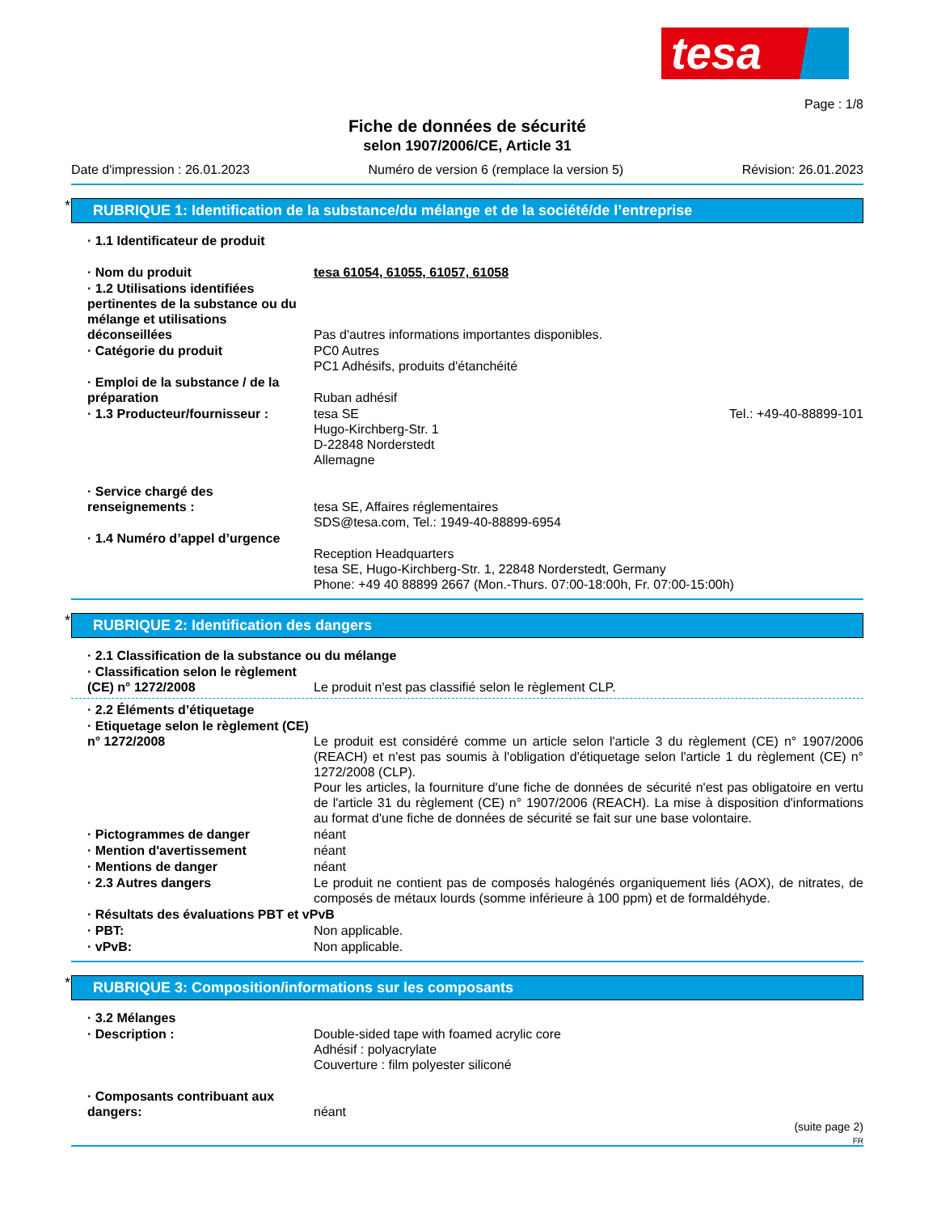tesa
Page : 1/8
Fiche de données de sécurité
selon 1907/2006/CE, Article 31
Date d'impression : 26.01.2023 Numéro de version 6 (remplace la version 5) Révision: 26.01.2023
RUBRIQUE 1: Identification de la substance/du mélange et de la société/de l’entreprise
· 1.1 Identificateur de produit
· Nom du produit tesa 61054, 61055, 61057, 61058
· 1.2 Utilisations identifiées pertinentes de la substance ou du mélange et utilisations déconseillées
Pas d'autres informations importantes disponibles.
· Catégorie du produit PC0 Autres
PC1 Adhésifs, produits d'étanchéité
· Emploi de la substance / de la préparation
Ruban adhésif
· 1.3 Producteur/fournisseur : tesa SE
Hugo-Kirchberg-Str. 1
D-22848 Norderstedt
Allemagne Tel.: +49-40-88899-101
· Service chargé des renseignements :
tesa SE, Affaires réglementaires
SDS@tesa.com, Tel.: 1949-40-88899-6954
· 1.4 Numéro d’appel d’urgence
Reception Headquarters
tesa SE, Hugo-Kirchberg-Str. 1, 22848 Norderstedt, Germany
Phone: +49 40 88899 2667 (Mon.-Thurs. 07:00-18:00h, Fr. 07:00-15:00h)
RUBRIQUE 2: Identification des dangers
· 2.1 Classification de la substance ou du mélange
· Classification selon le règlement (CE) n° 1272/2008
Le produit n'est pas classifié selon le règlement CLP.
· 2.2 Éléments d’étiquetage
· Etiquetage selon le règlement (CE) n° 1272/2008
Le produit est considéré comme un article selon l'article 3 du règlement (CE) n° 1907/2006 (REACH) et n'est pas soumis à l'obligation d'étiquetage selon l'article 1 du règlement (CE) n° 1272/2008 (CLP).
Pour les articles, la fourniture d'une fiche de données de sécurité n'est pas obligatoire en vertu de l'article 31 du règlement (CE) n° 1907/2006 (REACH). La mise à disposition d'informations au format d'une fiche de données de sécurité se fait sur une base volontaire.
· Pictogrammes de danger néant
· Mention d'avertissement néant
· Mentions de danger néant
· 2.3 Autres dangers Le produit ne contient pas de composés halogénés organiquement liés (AOX), de nitrates, de composés de métaux lourds (somme inférieure à 100 ppm) et de formaldéhyde.
· Résultats des évaluations PBT et vPvB
· PBT: Non applicable.
· vPvB: Non applicable.
RUBRIQUE 3: Composition/informations sur les composants
· 3.2 Mélanges
· Description : Double-sided tape with foamed acrylic core
Adhésif : polyacrylate
Couverture : film polyester siliconé
· Composants contribuant aux dangers:
néant
(suite page 2)
FR